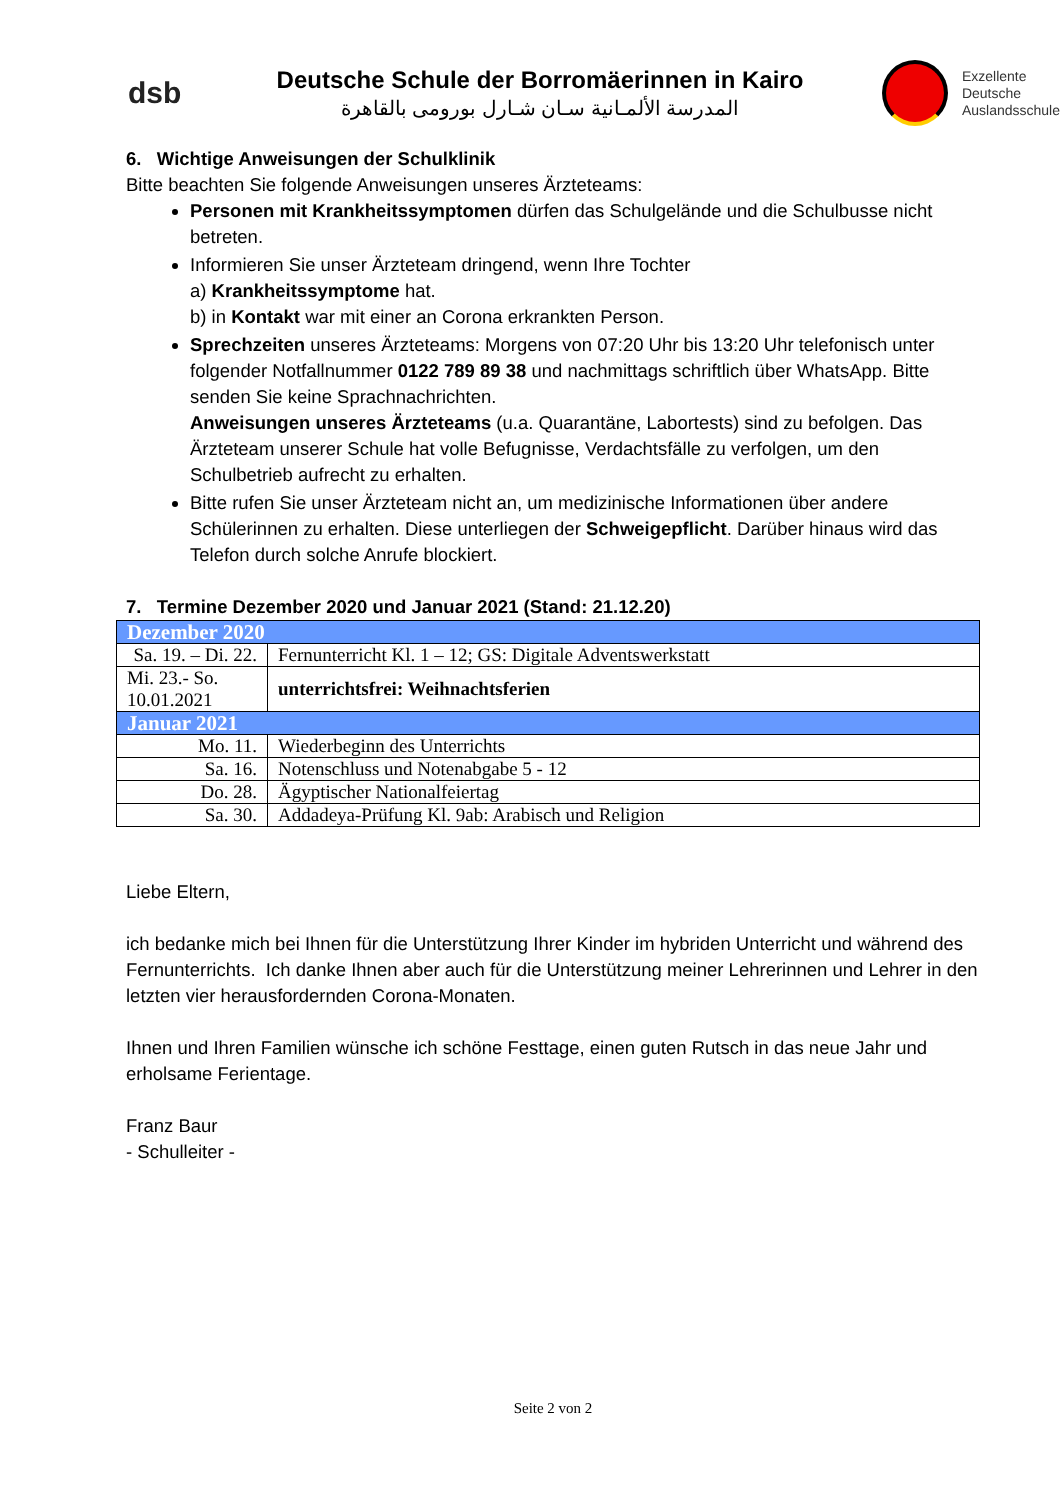dsb
Deutsche Schule der Borromäerinnen in Kairo
المدرسة الألمـانية سـان شـارل بورومى بالقاهرة
Exzellente
Deutsche
Auslandsschule
6. Wichtige Anweisungen der Schulklinik
Bitte beachten Sie folgende Anweisungen unseres Ärzteteams:
Personen mit Krankheitssymptomen dürfen das Schulgelände und die Schulbusse nicht betreten.
Informieren Sie unser Ärzteteam dringend, wenn Ihre Tochter
a) Krankheitssymptome hat.
b) in Kontakt war mit einer an Corona erkrankten Person.
Sprechzeiten unseres Ärzteteams: Morgens von 07:20 Uhr bis 13:20 Uhr telefonisch unter folgender Notfallnummer 0122 789 89 38 und nachmittags schriftlich über WhatsApp. Bitte senden Sie keine Sprachnachrichten.
Anweisungen unseres Ärzteteams (u.a. Quarantäne, Labortests) sind zu befolgen. Das Ärzteteam unserer Schule hat volle Befugnisse, Verdachtsfälle zu verfolgen, um den Schulbetrieb aufrecht zu erhalten.
Bitte rufen Sie unser Ärzteteam nicht an, um medizinische Informationen über andere Schülerinnen zu erhalten. Diese unterliegen der Schweigepflicht. Darüber hinaus wird das Telefon durch solche Anrufe blockiert.
7. Termine Dezember 2020 und Januar 2021 (Stand: 21.12.20)
| Dezember 2020 | |
| Sa. 19. – Di. 22. | Fernunterricht Kl. 1 – 12; GS: Digitale Adventswerkstatt |
| Mi. 23.- So. 10.01.2021 | unterrichtsfrei: Weihnachtsferien |
| Januar 2021 | |
| Mo. 11. | Wiederbeginn des Unterrichts |
| Sa. 16. | Notenschluss und Notenabgabe 5 - 12 |
| Do. 28. | Ägyptischer Nationalfeiertag |
| Sa. 30. | Addadeya-Prüfung Kl. 9ab: Arabisch und Religion |
Liebe Eltern,
ich bedanke mich bei Ihnen für die Unterstützung Ihrer Kinder im hybriden Unterricht und während des Fernunterrichts. Ich danke Ihnen aber auch für die Unterstützung meiner Lehrerinnen und Lehrer in den letzten vier herausfordernden Corona-Monaten.
Ihnen und Ihren Familien wünsche ich schöne Festtage, einen guten Rutsch in das neue Jahr und erholsame Ferientage.
Franz Baur
- Schulleiter -
Seite 2 von 2